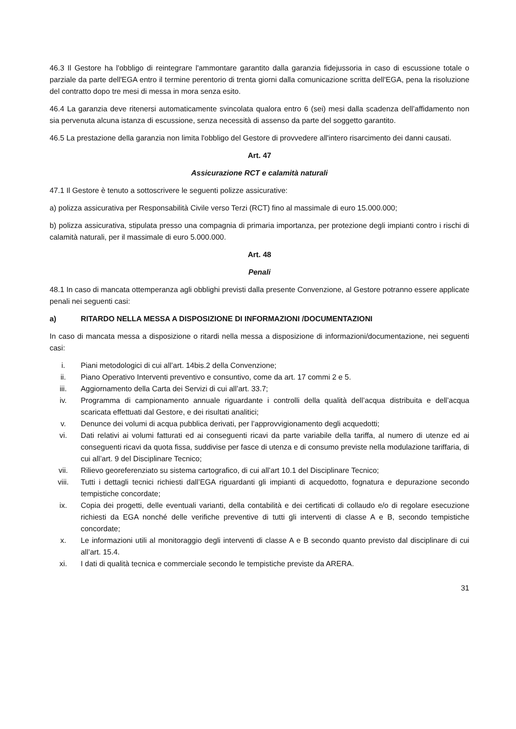46.3 Il Gestore ha l'obbligo di reintegrare l'ammontare garantito dalla garanzia fidejussoria in caso di escussione totale o parziale da parte dell'EGA entro il termine perentorio di trenta giorni dalla comunicazione scritta dell'EGA, pena la risoluzione del contratto dopo tre mesi di messa in mora senza esito.
46.4 La garanzia deve ritenersi automaticamente svincolata qualora entro 6 (sei) mesi dalla scadenza dell’affidamento non sia pervenuta alcuna istanza di escussione, senza necessità di assenso da parte del soggetto garantito.
46.5 La prestazione della garanzia non limita l'obbligo del Gestore di provvedere all'intero risarcimento dei danni causati.
Art. 47
Assicurazione RCT e calamità naturali
47.1 Il Gestore è tenuto a sottoscrivere le seguenti polizze assicurative:
a) polizza assicurativa per Responsabilità Civile verso Terzi (RCT) fino al massimale di euro 15.000.000;
b) polizza assicurativa, stipulata presso una compagnia di primaria importanza, per protezione degli impianti contro i rischi di calamità naturali, per il massimale di euro 5.000.000.
Art. 48
Penali
48.1 In caso di mancata ottemperanza agli obblighi previsti dalla presente Convenzione, al Gestore potranno essere applicate penali nei seguenti casi:
a) RITARDO NELLA MESSA A DISPOSIZIONE DI INFORMAZIONI /DOCUMENTAZIONI
In caso di mancata messa a disposizione o ritardi nella messa a disposizione di informazioni/documentazione, nei seguenti casi:
i. Piani metodologici di cui all’art. 14bis.2 della Convenzione;
ii. Piano Operativo Interventi preventivo e consuntivo, come da art. 17 commi 2 e 5.
iii. Aggiornamento della Carta dei Servizi di cui all’art. 33.7;
iv. Programma di campionamento annuale riguardante i controlli della qualità dell’acqua distribuita e dell’acqua scaricata effettuati dal Gestore, e dei risultati analitici;
v. Denunce dei volumi di acqua pubblica derivati, per l’approvvigionamento degli acquedotti;
vi. Dati relativi ai volumi fatturati ed ai conseguenti ricavi da parte variabile della tariffa, al numero di utenze ed ai conseguenti ricavi da quota fissa, suddivise per fasce di utenza e di consumo previste nella modulazione tariffaria, di cui all’art. 9 del Disciplinare Tecnico;
vii. Rilievo georeferenziato su sistema cartografico, di cui all’art 10.1 del Disciplinare Tecnico;
viii. Tutti i dettagli tecnici richiesti dall’EGA riguardanti gli impianti di acquedotto, fognatura e depurazione secondo tempistiche concordate;
ix. Copia dei progetti, delle eventuali varianti, della contabilità e dei certificati di collaudo e/o di regolare esecuzione richiesti da EGA nonché delle verifiche preventive di tutti gli interventi di classe A e B, secondo tempistiche concordate;
x. Le informazioni utili al monitoraggio degli interventi di classe A e B secondo quanto previsto dal disciplinare di cui all’art. 15.4.
xi. I dati di qualità tecnica e commerciale secondo le tempistiche previste da ARERA.
31